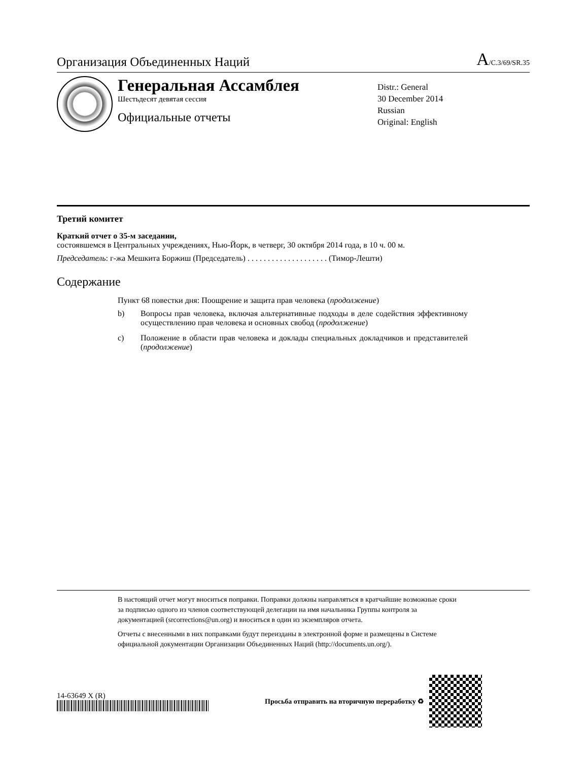Организация Объединенных Наций
A/C.3/69/SR.35
Генеральная Ассамблея
Шестьдесят девятая сессия
Официальные отчеты
Distr.: General
30 December 2014
Russian
Original: English
Третий комитет
Краткий отчет о 35-м заседании,
состоявшемся в Центральных учреждениях, Нью-Йорк, в четверг, 30 октября 2014 года, в 10 ч. 00 м.
Председатель: г-жа Мешкита Боржиш (Председатель) . . . . . . . . . . . . . . . . . . . . (Тимор-Лешти)
Содержание
Пункт 68 повестки дня: Поощрение и защита прав человека (продолжение)
b) Вопросы прав человека, включая альтернативные подходы в деле содействия эффективному осуществлению прав человека и основных свобод (продолжение)
c) Положение в области прав человека и доклады специальных докладчиков и представителей (продолжение)
В настоящий отчет могут вноситься поправки. Поправки должны направляться в кратчайшие возможные сроки за подписью одного из членов соответствующей делегации на имя начальника Группы контроля за документацией (srcorrections@un.org) и вноситься в один из экземпляров отчета.
Отчеты с внесенными в них поправками будут переизданы в электронной форме и размещены в Системе официальной документации Организации Объединенных Наций (http://documents.un.org/).
14-63649 X (R)
Просьба отправить на вторичную переработку ♻